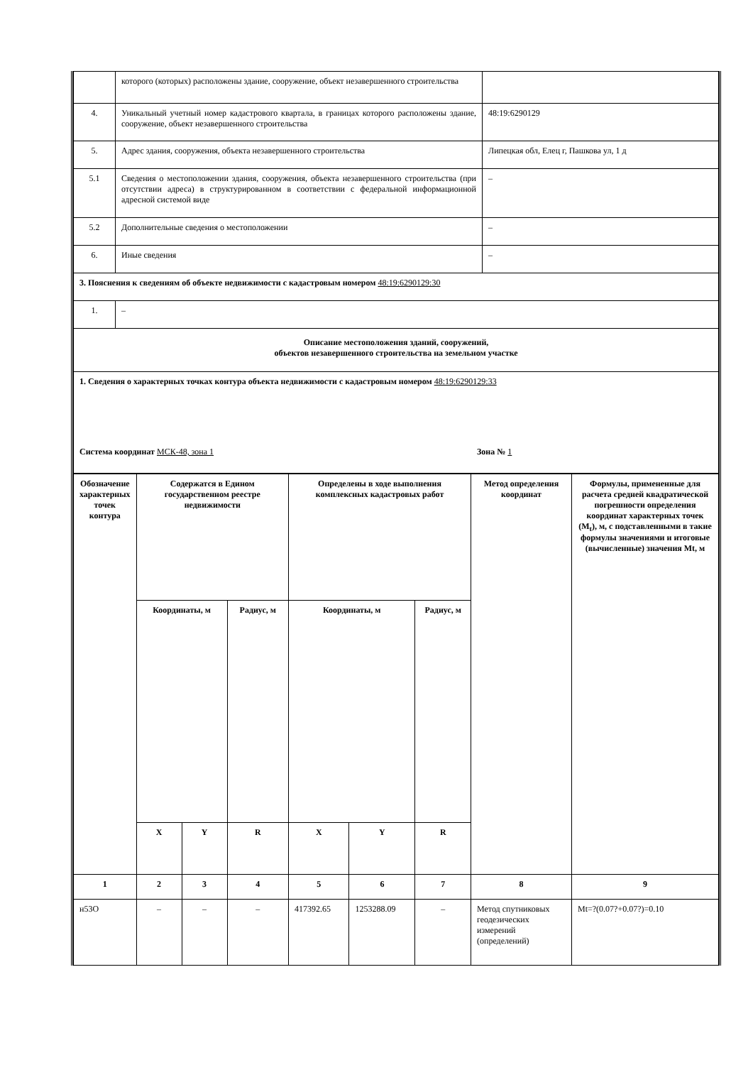| | которого (которых) расположены здание, сооружение, объект незавершенного строительства | |
| 4. | Уникальный учетный номер кадастрового квартала, в границах которого расположены здание, сооружение, объект незавершенного строительства | 48:19:6290129 |
| 5. | Адрес здания, сооружения, объекта незавершенного строительства | Липецкая обл, Елец г, Пашкова ул, 1 д |
| 5.1 | Сведения о местоположении здания, сооружения, объекта незавершенного строительства (при отсутствии адреса) в структурированном в соответствии с федеральной информационной адресной системой виде | – |
| 5.2 | Дополнительные сведения о местоположении | – |
| 6. | Иные сведения | – |
| 3. Пояснения к сведениям об объекте недвижимости с кадастровым номером 48:19:6290129:30 | | |
| 1. | – | |
| Описание местоположения зданий, сооружений, объектов незавершенного строительства на земельном участке | | |
| 1. Сведения о характерных точках контура объекта недвижимости с кадастровым номером 48:19:6290129:33 Система координат МСК-48, зона 1 Зона № 1 | | |
| Обозначение характерных точек контура | Содержатся в Едином государственном реестре недвижимости | | | Определены в ходе выполнения комплексных кадастровых работ | | | Метод определения координат | Формулы, примененные для расчета средней квадратической погрешности определения координат характерных точек (M<sub>t</sub>), м, с подставленными в такие формулы значениями и итоговые (вычисленные) значения Mt, м |
| --- | --- | --- | --- | --- | --- | --- | --- | --- |
| | Координаты, м | | Радиус, м | Координаты, м | | Радиус, м | | |
| | X | Y | R | X | Y | R | | |
| 1 | 2 | 3 | 4 | 5 | 6 | 7 | 8 | 9 |
| н53О | – | – | – | 417392.65 | 1253288.09 | – | Метод спутниковых геодезических измерений (определений) | Mt=?(0.07?+0.07?)=0.10 |